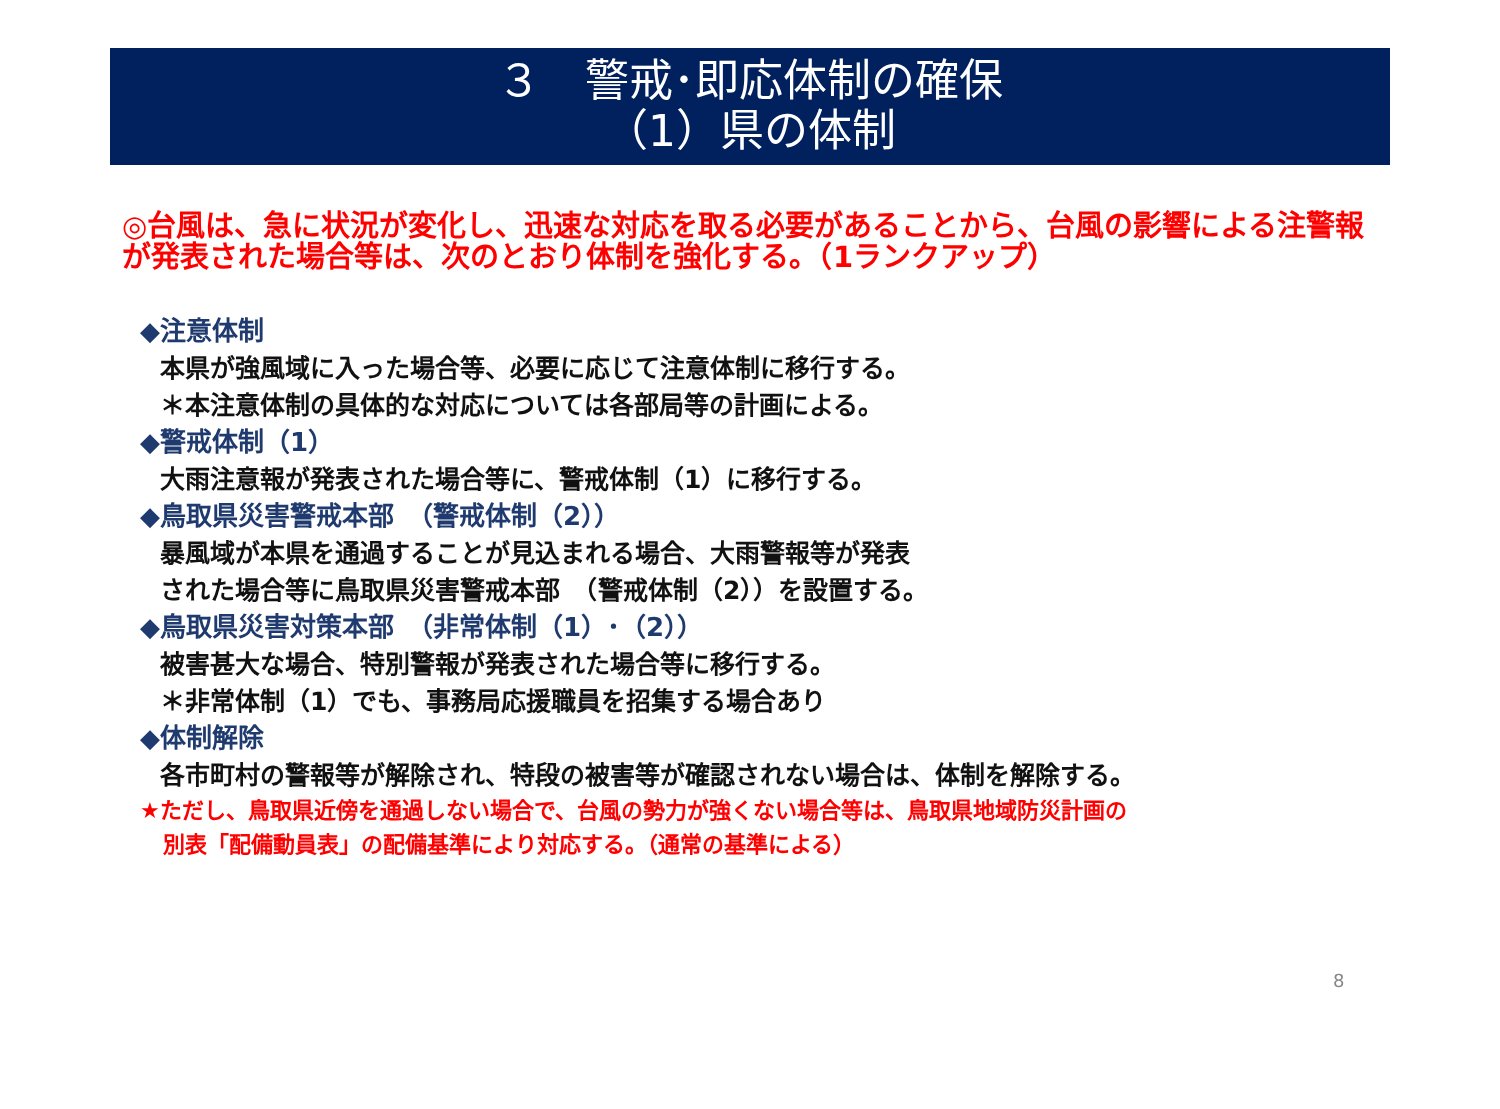３　警戒･即応体制の確保
（1）県の体制
◎台風は、急に状況が変化し、迅速な対応を取る必要があることから、台風の影響による注警報が発表された場合等は、次のとおり体制を強化する。（1ランクアップ）
◆注意体制
本県が強風域に入った場合等、必要に応じて注意体制に移行する。
＊本注意体制の具体的な対応については各部局等の計画による。
◆警戒体制（1）
大雨注意報が発表された場合等に、警戒体制（1）に移行する。
◆鳥取県災害警戒本部　（警戒体制（2））
暴風域が本県を通過することが見込まれる場合、大雨警報等が発表
された場合等に鳥取県災害警戒本部　（警戒体制（2））を設置する。
◆鳥取県災害対策本部　（非常体制（1）･（2））
被害甚大な場合、特別警報が発表された場合等に移行する。
＊非常体制（1）でも、事務局応援職員を招集する場合あり
◆体制解除
各市町村の警報等が解除され、特段の被害等が確認されない場合は、体制を解除する。
★ただし、鳥取県近傍を通過しない場合で、台風の勢力が強くない場合等は、鳥取県地域防災計画の
別表「配備動員表」の配備基準により対応する。（通常の基準による）
8